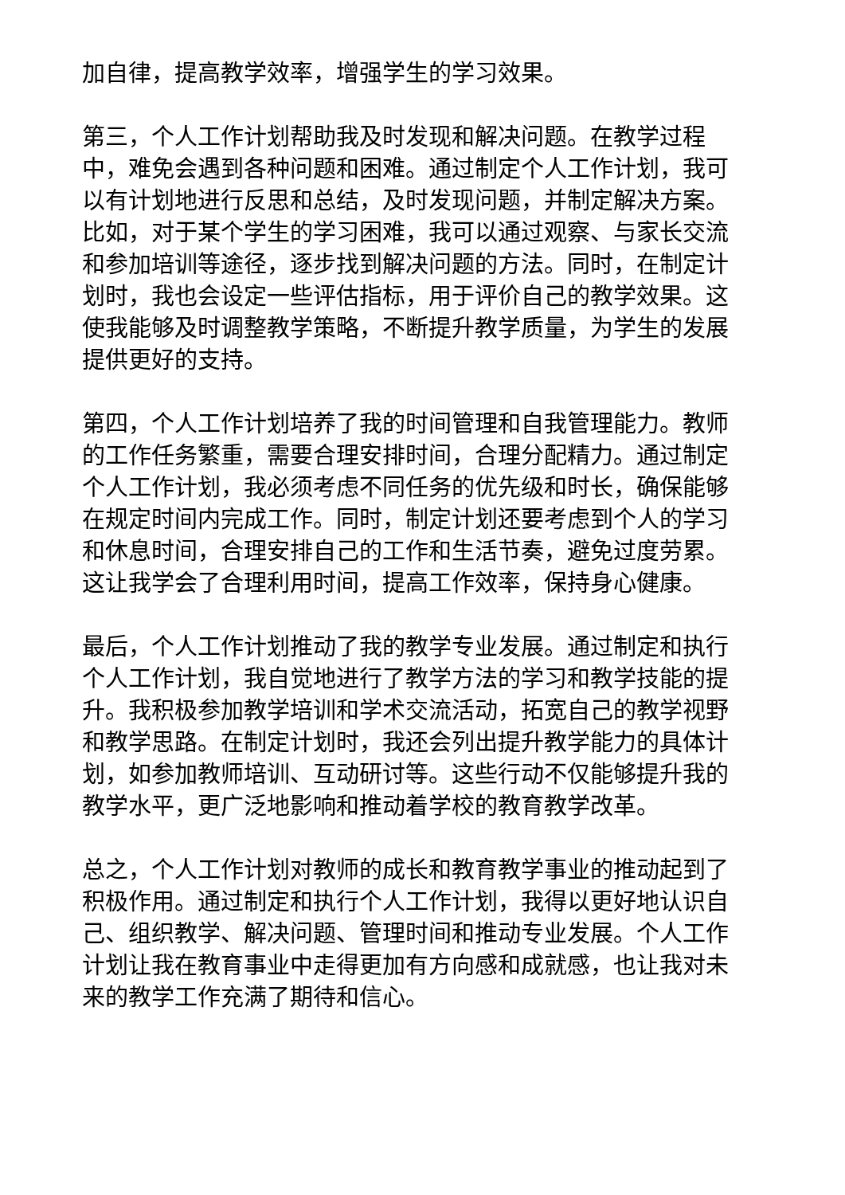加自律，提高教学效率，增强学生的学习效果。
第三，个人工作计划帮助我及时发现和解决问题。在教学过程中，难免会遇到各种问题和困难。通过制定个人工作计划，我可以有计划地进行反思和总结，及时发现问题，并制定解决方案。比如，对于某个学生的学习困难，我可以通过观察、与家长交流和参加培训等途径，逐步找到解决问题的方法。同时，在制定计划时，我也会设定一些评估指标，用于评价自己的教学效果。这使我能够及时调整教学策略，不断提升教学质量，为学生的发展提供更好的支持。
第四，个人工作计划培养了我的时间管理和自我管理能力。教师的工作任务繁重，需要合理安排时间，合理分配精力。通过制定个人工作计划，我必须考虑不同任务的优先级和时长，确保能够在规定时间内完成工作。同时，制定计划还要考虑到个人的学习和休息时间，合理安排自己的工作和生活节奏，避免过度劳累。这让我学会了合理利用时间，提高工作效率，保持身心健康。
最后，个人工作计划推动了我的教学专业发展。通过制定和执行个人工作计划，我自觉地进行了教学方法的学习和教学技能的提升。我积极参加教学培训和学术交流活动，拓宽自己的教学视野和教学思路。在制定计划时，我还会列出提升教学能力的具体计划，如参加教师培训、互动研讨等。这些行动不仅能够提升我的教学水平，更广泛地影响和推动着学校的教育教学改革。
总之，个人工作计划对教师的成长和教育教学事业的推动起到了积极作用。通过制定和执行个人工作计划，我得以更好地认识自己、组织教学、解决问题、管理时间和推动专业发展。个人工作计划让我在教育事业中走得更加有方向感和成就感，也让我对未来的教学工作充满了期待和信心。